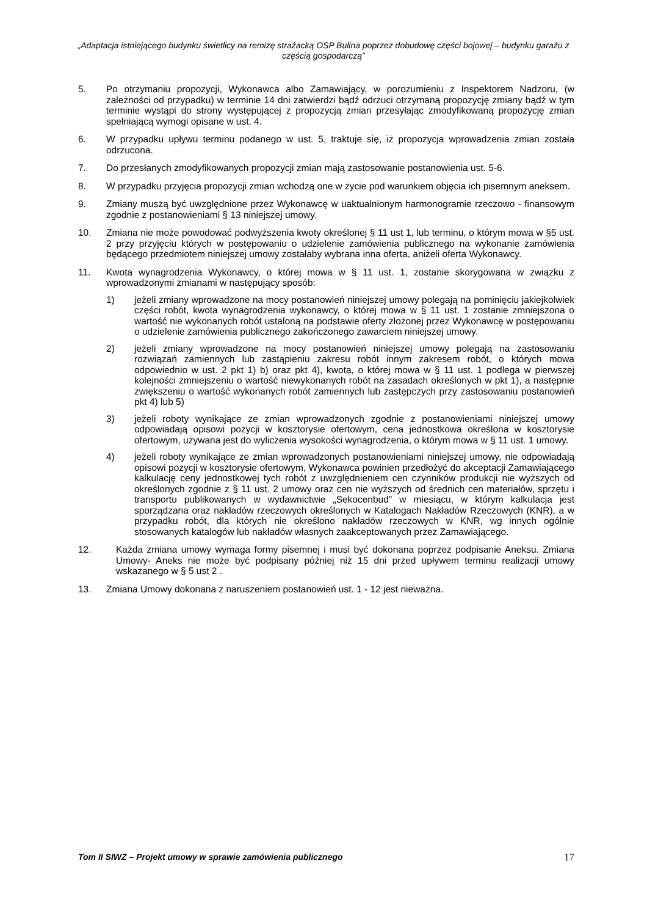„Adaptacja istniejącego budynku świetlicy na remizę strażacką OSP Bulina poprzez dobudowę części bojowej – budynku garażu z częścią gospodarczą”
5. Po otrzymaniu propozycji, Wykonawca albo Zamawiający, w porozumieniu z Inspektorem Nadzoru, (w zależności od przypadku) w terminie 14 dni zatwierdzi bądź odrzuci otrzymaną propozycję zmiany bądź w tym terminie wystąpi do strony występującej z propozycją zmian przesyłając zmodyfikowaną propozycję zmian spełniającą wymogi opisane w ust. 4.
6. W przypadku upływu terminu podanego w ust. 5, traktuje się, iż propozycja wprowadzenia zmian została odrzucona.
7. Do przesłanych zmodyfikowanych propozycji zmian mają zastosowanie postanowienia ust. 5-6.
8. W przypadku przyjęcia propozycji zmian wchodzą one w życie pod warunkiem objęcia ich pisemnym aneksem.
9. Zmiany muszą być uwzględnione przez Wykonawcę w uaktualnionym harmonogramie rzeczowo - finansowym zgodnie z postanowieniami § 13 niniejszej umowy.
10. Zmiana nie może powodować podwyższenia kwoty określonej § 11 ust 1, lub terminu, o którym mowa w §5 ust. 2 przy przyjęciu których w postępowaniu o udzielenie zamówienia publicznego na wykonanie zamówienia będącego przedmiotem niniejszej umowy zostałaby wybrana inna oferta, aniżeli oferta Wykonawcy.
11. Kwota wynagrodzenia Wykonawcy, o której mowa w § 11 ust. 1, zostanie skorygowana w związku z wprowadzonymi zmianami w następujący sposób:
1) jeżeli zmiany wprowadzone na mocy postanowień niniejszej umowy polegają na pominięciu jakiejkolwiek części robót, kwota wynagrodzenia wykonawcy, o której mowa w § 11 ust. 1 zostanie zmniejszona o wartość nie wykonanych robót ustaloną na podstawie oferty złożonej przez Wykonawcę w postępowaniu o udzielenie zamówienia publicznego zakończonego zawarciem niniejszej umowy.
2) jeżeli zmiany wprowadzone na mocy postanowień niniejszej umowy polegają na zastosowaniu rozwiązań zamiennych lub zastąpieniu zakresu robót innym zakresem robót, o których mowa odpowiednio w ust. 2 pkt 1) b) oraz pkt 4), kwota, o której mowa w § 11 ust. 1 podlega w pierwszej kolejności zmniejszeniu o wartość niewykonanych robót na zasadach określonych w pkt 1), a następnie zwiększeniu o wartość wykonanych robót zamiennych lub zastępczych przy zastosowaniu postanowień pkt 4) lub 5)
3) jeżeli roboty wynikające ze zmian wprowadzonych zgodnie z postanowieniami niniejszej umowy odpowiadają opisowi pozycji w kosztorysie ofertowym, cena jednostkowa określona w kosztorysie ofertowym, używana jest do wyliczenia wysokości wynagrodzenia, o którym mowa w § 11 ust. 1 umowy.
4) jeżeli roboty wynikające ze zmian wprowadzonych postanowieniami niniejszej umowy, nie odpowiadają opisowi pozycji w kosztorysie ofertowym, Wykonawca powinien przedłożyć do akceptacji Zamawiającego kalkulację ceny jednostkowej tych robót z uwzględnieniem cen czynników produkcji nie wyższych od określonych zgodnie z § 11 ust. 2 umowy oraz cen nie wyższych od średnich cen materiałów, sprzętu i transportu publikowanych w wydawnictwie „Sekocenbud" w miesiącu, w którym kalkulacja jest sporządzana oraz nakładów rzeczowych określonych w Katalogach Nakładów Rzeczowych (KNR), a w przypadku robót, dla których nie określono nakładów rzeczowych w KNR, wg innych ogólnie stosowanych katalogów lub nakładów własnych zaakceptowanych przez Zamawiającego.
12. Każda zmiana umowy wymaga formy pisemnej i musi być dokonana poprzez podpisanie Aneksu. Zmiana Umowy- Aneks nie może być podpisany później niż 15 dni przed upływem terminu realizacji umowy wskazanego w § 5 ust 2 .
13. Zmiana Umowy dokonana z naruszeniem postanowień ust. 1 - 12 jest nieważna.
Tom II SIWZ – Projekt umowy w sprawie zamówienia publicznego 17